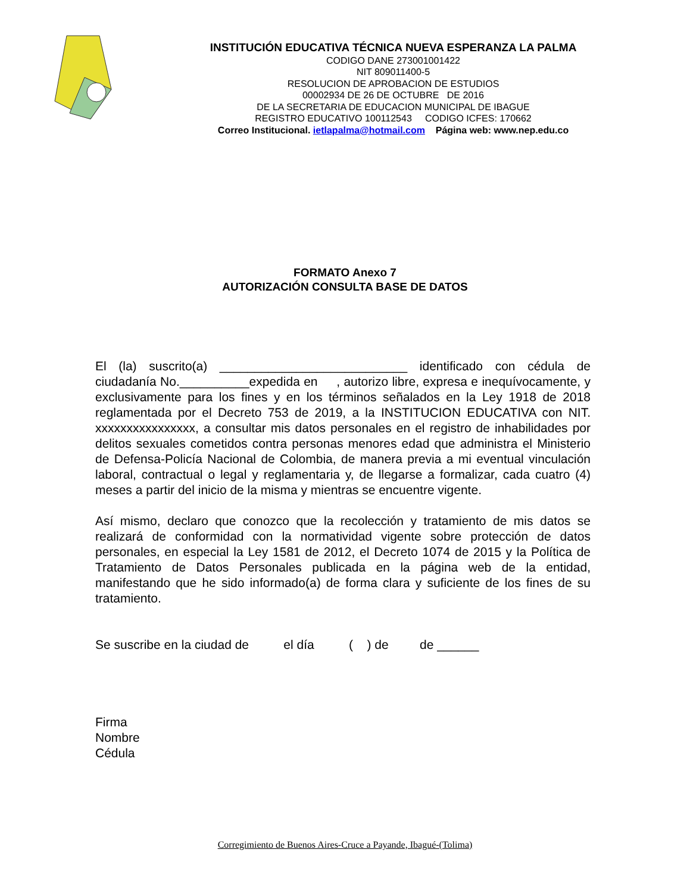INSTITUCIÓN EDUCATIVA TÉCNICA NUEVA ESPERANZA LA PALMA
CODIGO DANE 273001001422
NIT 809011400-5
RESOLUCION DE APROBACION DE ESTUDIOS
00002934 DE 26 DE OCTUBRE DE 2016
DE LA SECRETARIA DE EDUCACION MUNICIPAL DE IBAGUE
REGISTRO EDUCATIVO 100112543 CODIGO ICFES: 170662
Correo Institucional. ietlapalma@hotmail.com Página web: www.nep.edu.co
FORMATO Anexo 7
AUTORIZACIÓN CONSULTA BASE DE DATOS
El (la) suscrito(a) ___________________________ identificado con cédula de ciudadanía No.__________expedida en , autorizo libre, expresa e inequívocamente, y exclusivamente para los fines y en los términos señalados en la Ley 1918 de 2018 reglamentada por el Decreto 753 de 2019, a la INSTITUCION EDUCATIVA con NIT. xxxxxxxxxxxxxxxx, a consultar mis datos personales en el registro de inhabilidades por delitos sexuales cometidos contra personas menores edad que administra el Ministerio de Defensa-Policía Nacional de Colombia, de manera previa a mi eventual vinculación laboral, contractual o legal y reglamentaria y, de llegarse a formalizar, cada cuatro (4) meses a partir del inicio de la misma y mientras se encuentre vigente.
Así mismo, declaro que conozco que la recolección y tratamiento de mis datos se realizará de conformidad con la normatividad vigente sobre protección de datos personales, en especial la Ley 1581 de 2012, el Decreto 1074 de 2015 y la Política de Tratamiento de Datos Personales publicada en la página web de la entidad, manifestando que he sido informado(a) de forma clara y suficiente de los fines de su tratamiento.
Se suscribe en la ciudad de el día ( ) de de ______
Firma
Nombre
Cédula
Corregimiento de Buenos Aires-Cruce a Payande, Ibagué-(Tolima)